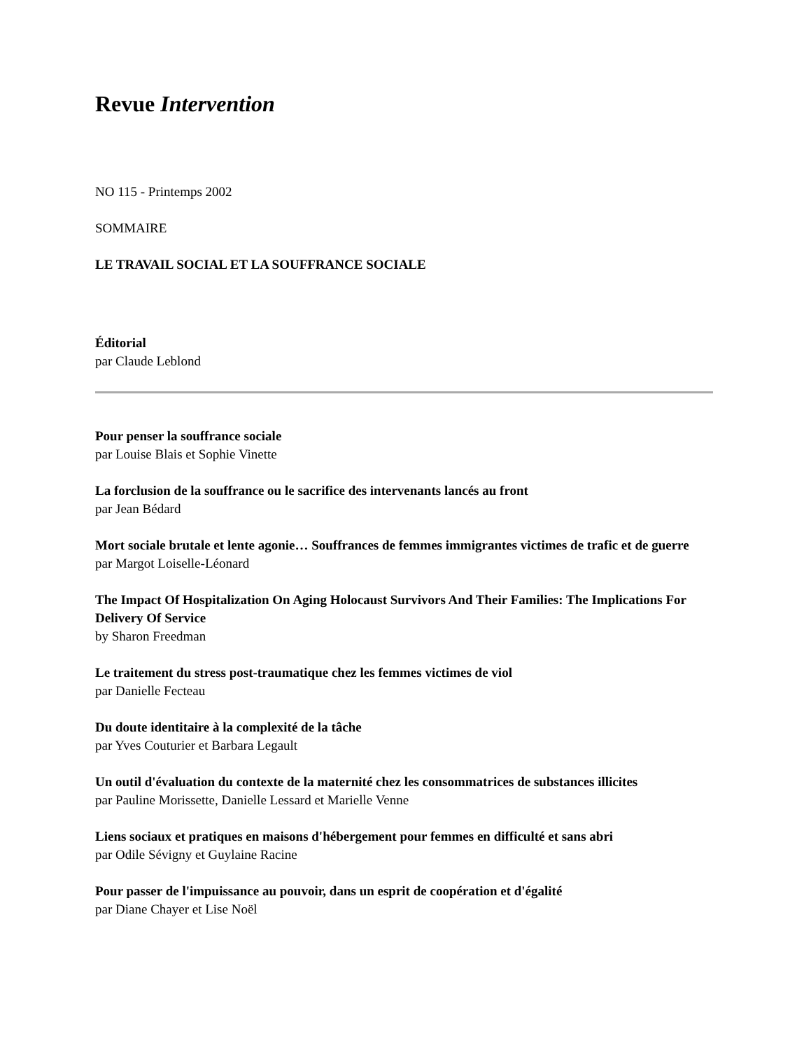Revue Intervention
NO 115 - Printemps 2002
SOMMAIRE
LE TRAVAIL SOCIAL ET LA SOUFFRANCE SOCIALE
Éditorial
par Claude Leblond
Pour penser la souffrance sociale
par Louise Blais et Sophie Vinette
La forclusion de la souffrance ou le sacrifice des intervenants lancés au front
par Jean Bédard
Mort sociale brutale et lente agonie… Souffrances de femmes immigrantes victimes de trafic et de guerre
par Margot Loiselle-Léonard
The Impact Of Hospitalization On Aging Holocaust Survivors And Their Families: The Implications For Delivery Of Service
by Sharon Freedman
Le traitement du stress post-traumatique chez les femmes victimes de viol
par Danielle Fecteau
Du doute identitaire à la complexité de la tâche
par Yves Couturier et Barbara Legault
Un outil d'évaluation du contexte de la maternité chez les consommatrices de substances illicites
par Pauline Morissette, Danielle Lessard et Marielle Venne
Liens sociaux et pratiques en maisons d'hébergement pour femmes en difficulté et sans abri
par Odile Sévigny et Guylaine Racine
Pour passer de l'impuissance au pouvoir, dans un esprit de coopération et d'égalité
par Diane Chayer et Lise Noël